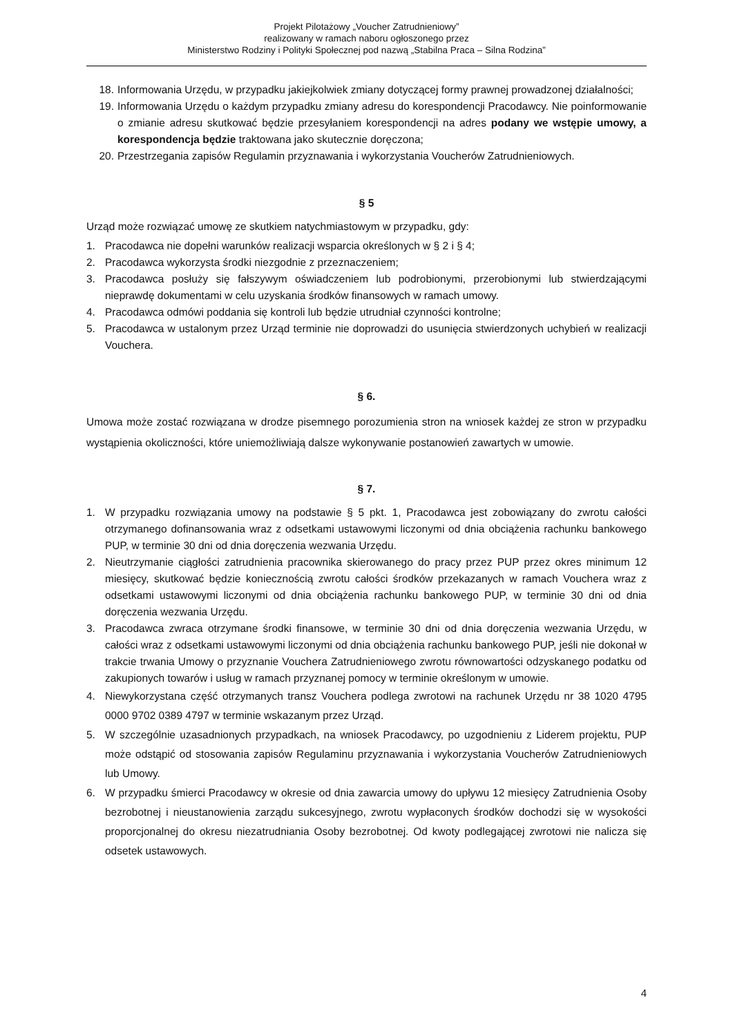Projekt Pilotażowy „Voucher Zatrudnieniowy”
realizowany w ramach naboru ogłoszonego przez
Ministerstwo Rodziny i Polityki Społecznej pod nazwą „Stabilna Praca – Silna Rodzina”
18. Informowania Urzędu, w przypadku jakiejkolwiek zmiany dotyczącej formy prawnej prowadzonej działalności;
19. Informowania Urzędu o każdym przypadku zmiany adresu do korespondencji Pracodawcy. Nie poinformowanie o zmianie adresu skutkować będzie przesyłaniem korespondencji na adres podany we wstępie umowy, a korespondencja będzie traktowana jako skutecznie doręczona;
20. Przestrzegania zapisów Regulamin przyznawania i wykorzystania Voucherów Zatrudnieniowych.
§ 5
Urząd może rozwiązać umowę ze skutkiem natychmiastowym w przypadku, gdy:
1. Pracodawca nie dopełni warunków realizacji wsparcia określonych w § 2 i § 4;
2. Pracodawca wykorzysta środki niezgodnie z przeznaczeniem;
3. Pracodawca posłuży się fałszywym oświadczeniem lub podrobionymi, przerobionymi lub stwierdzającymi nieprawdę dokumentami w celu uzyskania środków finansowych w ramach umowy.
4. Pracodawca odmówi poddania się kontroli lub będzie utrudniał czynności kontrolne;
5. Pracodawca w ustalonym przez Urząd terminie nie doprowadzi do usunięcia stwierdzonych uchybień w realizacji Vouchera.
§ 6.
Umowa może zostać rozwiązana w drodze pisemnego porozumienia stron na wniosek każdej ze stron w przypadku wystąpienia okoliczności, które uniemożliwiają dalsze wykonywanie postanowień zawartych w umowie.
§ 7.
1. W przypadku rozwiązania umowy na podstawie § 5 pkt. 1, Pracodawca jest zobowiązany do zwrotu całości otrzymanego dofinansowania wraz z odsetkami ustawowymi liczonymi od dnia obciążenia rachunku bankowego PUP, w terminie 30 dni od dnia doręczenia wezwania Urzędu.
2. Nieutrzymanie ciągłości zatrudnienia pracownika skierowanego do pracy przez PUP przez okres minimum 12 miesięcy, skutkować będzie koniecznością zwrotu całości środków przekazanych w ramach Vouchera wraz z odsetkami ustawowymi liczonymi od dnia obciążenia rachunku bankowego PUP, w terminie 30 dni od dnia doręczenia wezwania Urzędu.
3. Pracodawca zwraca otrzymane środki finansowe, w terminie 30 dni od dnia doręczenia wezwania Urzędu, w całości wraz z odsetkami ustawowymi liczonymi od dnia obciążenia rachunku bankowego PUP, jeśli nie dokonał w trakcie trwania Umowy o przyznanie Vouchera Zatrudnieniowego zwrotu równowartości odzyskanego podatku od zakupionych towarów i usług w ramach przyznanej pomocy w terminie określonym w umowie.
4. Niewykorzystana część otrzymanych transz Vouchera podlega zwrotowi na rachunek Urzędu nr 38 1020 4795 0000 9702 0389 4797 w terminie wskazanym przez Urząd.
5. W szczególnie uzasadnionych przypadkach, na wniosek Pracodawcy, po uzgodnieniu z Liderem projektu, PUP może odstąpić od stosowania zapisów Regulaminu przyznawania i wykorzystania Voucherów Zatrudnieniowych lub Umowy.
6. W przypadku śmierci Pracodawcy w okresie od dnia zawarcia umowy do upływu 12 miesięcy Zatrudnienia Osoby bezrobotnej i nieustanowienia zarządu sukcesyjnego, zwrotu wypłaconych środków dochodzi się w wysokości proporcjonalnej do okresu niezatrudniania Osoby bezrobotnej. Od kwoty podlegającej zwrotowi nie nalicza się odsetek ustawowych.
4